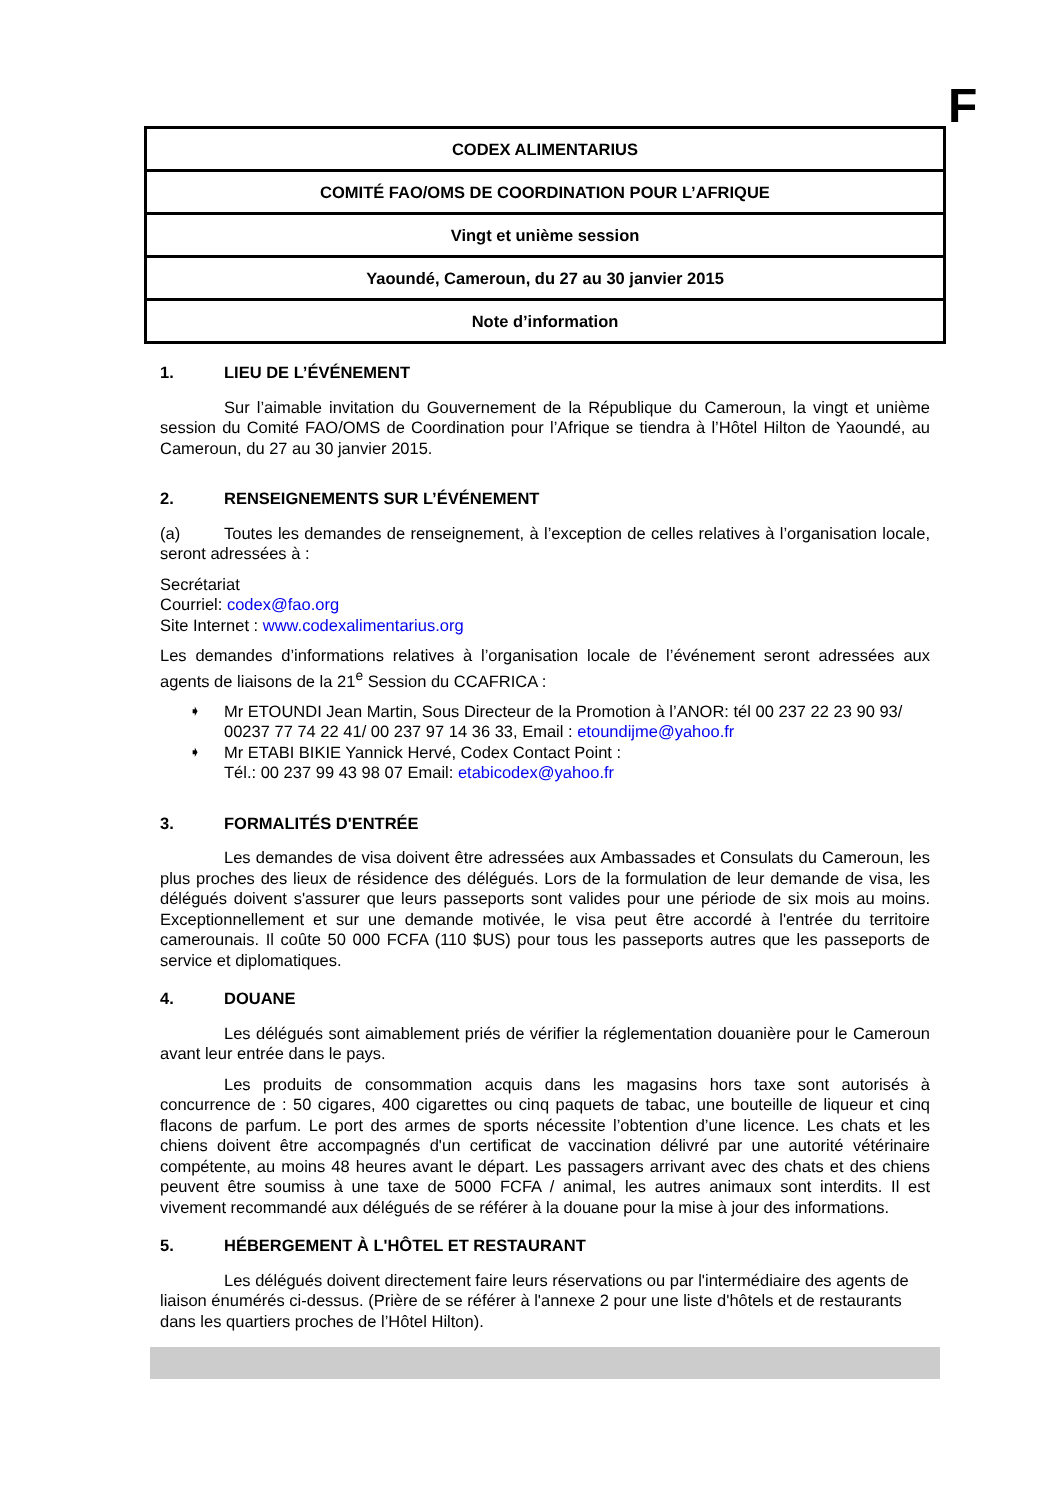F
| CODEX ALIMENTARIUS |
| COMITÉ FAO/OMS DE COORDINATION POUR L’AFRIQUE |
| Vingt et unième session |
| Yaoundé, Cameroun, du 27 au 30 janvier 2015 |
| Note d’information |
1. LIEU DE L’ÉVÉNEMENT
Sur l’aimable invitation du Gouvernement de la République du Cameroun, la vingt et unième session du Comité FAO/OMS de Coordination pour l’Afrique se tiendra à l’Hôtel Hilton de Yaoundé, au Cameroun, du 27 au 30 janvier 2015.
2. RENSEIGNEMENTS SUR L’ÉVÉNEMENT
(a) Toutes les demandes de renseignement, à l’exception de celles relatives à l’organisation locale, seront adressées à :
Secrétariat
Courriel: codex@fao.org
Site Internet : www.codexalimentarius.org
Les demandes d’informations relatives à l’organisation locale de l’événement seront adressées aux agents de liaisons de la 21<sup>e</sup> Session du CCAFRICA :
➧ Mr ETOUNDI Jean Martin, Sous Directeur de la Promotion à l’ANOR: tél 00 237 22 23 90 93/ 00237 77 74 22 41/ 00 237 97 14 36 33, Email : etoundijme@yahoo.fr
➧ Mr ETABI BIKIE Yannick Hervé, Codex Contact Point :
Tél.: 00 237 99 43 98 07 Email: etabicodex@yahoo.fr
3. FORMALITÉS D'ENTRÉE
Les demandes de visa doivent être adressées aux Ambassades et Consulats du Cameroun, les plus proches des lieux de résidence des délégués. Lors de la formulation de leur demande de visa, les délégués doivent s'assurer que leurs passeports sont valides pour une période de six mois au moins. Exceptionnellement et sur une demande motivée, le visa peut être accordé à l'entrée du territoire camerounais. Il coûte 50 000 FCFA (110 $US) pour tous les passeports autres que les passeports de service et diplomatiques.
4. DOUANE
Les délégués sont aimablement priés de vérifier la réglementation douanière pour le Cameroun avant leur entrée dans le pays.
Les produits de consommation acquis dans les magasins hors taxe sont autorisés à concurrence de : 50 cigares, 400 cigarettes ou cinq paquets de tabac, une bouteille de liqueur et cinq flacons de parfum. Le port des armes de sports nécessite l’obtention d’une licence. Les chats et les chiens doivent être accompagnés d'un certificat de vaccination délivré par une autorité vétérinaire compétente, au moins 48 heures avant le départ. Les passagers arrivant avec des chats et des chiens peuvent être soumiss à une taxe de 5000 FCFA / animal, les autres animaux sont interdits. Il est vivement recommandé aux délégués de se référer à la douane pour la mise à jour des informations.
5. HÉBERGEMENT À L'HÔTEL ET RESTAURANT
Les délégués doivent directement faire leurs réservations ou par l'intermédiaire des agents de liaison énumérés ci-dessus. (Prière de se référer à l'annexe 2 pour une liste d'hôtels et de restaurants dans les quartiers proches de l’Hôtel Hilton).